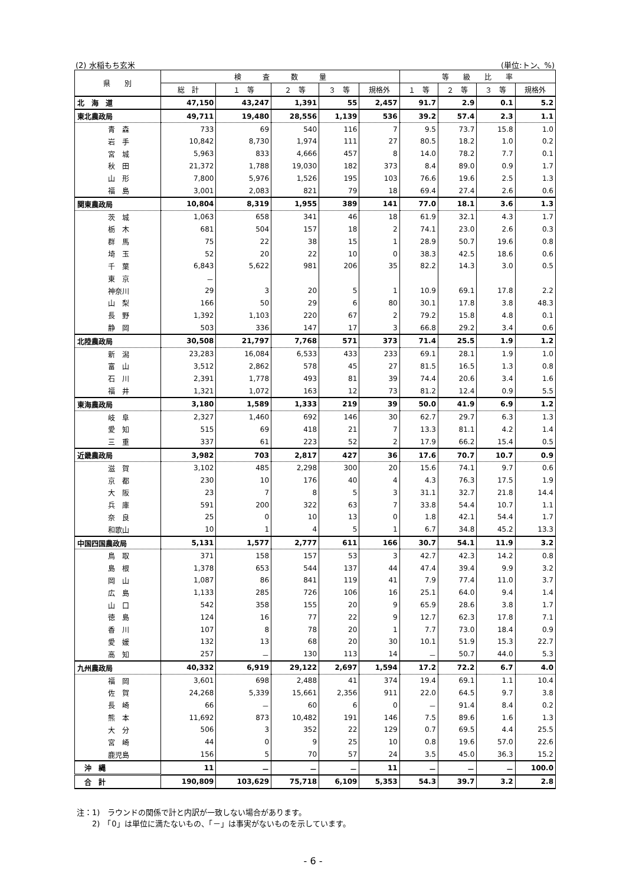(2) 水稲もち玄米 (単位:トン、%)
| 県 別 | 検 査 数 量 | | | | | 等 級 比 率 | | | |
| --- | --- | --- | --- | --- | --- | --- | --- | --- | --- |
| | 総 計 | １ 等 | ２ 等 | ３ 等 | 規格外 | １ 等 | ２ 等 | ３ 等 | 規格外 |
| 北 海 道 | 47,150 | 43,247 | 1,391 | 55 | 2,457 | 91.7 | 2.9 | 0.1 | 5.2 |
| 東北農政局 | 49,711 | 19,480 | 28,556 | 1,139 | 536 | 39.2 | 57.4 | 2.3 | 1.1 |
| 青 森 | 733 | 69 | 540 | 116 | 7 | 9.5 | 73.7 | 15.8 | 1.0 |
| 岩 手 | 10,842 | 8,730 | 1,974 | 111 | 27 | 80.5 | 18.2 | 1.0 | 0.2 |
| 宮 城 | 5,963 | 833 | 4,666 | 457 | 8 | 14.0 | 78.2 | 7.7 | 0.1 |
| 秋 田 | 21,372 | 1,788 | 19,030 | 182 | 373 | 8.4 | 89.0 | 0.9 | 1.7 |
| 山 形 | 7,800 | 5,976 | 1,526 | 195 | 103 | 76.6 | 19.6 | 2.5 | 1.3 |
| 福 島 | 3,001 | 2,083 | 821 | 79 | 18 | 69.4 | 27.4 | 2.6 | 0.6 |
| 関東農政局 | 10,804 | 8,319 | 1,955 | 389 | 141 | 77.0 | 18.1 | 3.6 | 1.3 |
| 茨 城 | 1,063 | 658 | 341 | 46 | 18 | 61.9 | 32.1 | 4.3 | 1.7 |
| 栃 木 | 681 | 504 | 157 | 18 | 2 | 74.1 | 23.0 | 2.6 | 0.3 |
| 群 馬 | 75 | 22 | 38 | 15 | 1 | 28.9 | 50.7 | 19.6 | 0.8 |
| 埼 玉 | 52 | 20 | 22 | 10 | 0 | 38.3 | 42.5 | 18.6 | 0.6 |
| 千 葉 | 6,843 | 5,622 | 981 | 206 | 35 | 82.2 | 14.3 | 3.0 | 0.5 |
| 東 京 | － | | | | | | | | |
| 神奈川 | 29 | 3 | 20 | 5 | 1 | 10.9 | 69.1 | 17.8 | 2.2 |
| 山 梨 | 166 | 50 | 29 | 6 | 80 | 30.1 | 17.8 | 3.8 | 48.3 |
| 長 野 | 1,392 | 1,103 | 220 | 67 | 2 | 79.2 | 15.8 | 4.8 | 0.1 |
| 静 岡 | 503 | 336 | 147 | 17 | 3 | 66.8 | 29.2 | 3.4 | 0.6 |
| 北陸農政局 | 30,508 | 21,797 | 7,768 | 571 | 373 | 71.4 | 25.5 | 1.9 | 1.2 |
| 新 潟 | 23,283 | 16,084 | 6,533 | 433 | 233 | 69.1 | 28.1 | 1.9 | 1.0 |
| 富 山 | 3,512 | 2,862 | 578 | 45 | 27 | 81.5 | 16.5 | 1.3 | 0.8 |
| 石 川 | 2,391 | 1,778 | 493 | 81 | 39 | 74.4 | 20.6 | 3.4 | 1.6 |
| 福 井 | 1,321 | 1,072 | 163 | 12 | 73 | 81.2 | 12.4 | 0.9 | 5.5 |
| 東海農政局 | 3,180 | 1,589 | 1,333 | 219 | 39 | 50.0 | 41.9 | 6.9 | 1.2 |
| 岐 阜 | 2,327 | 1,460 | 692 | 146 | 30 | 62.7 | 29.7 | 6.3 | 1.3 |
| 愛 知 | 515 | 69 | 418 | 21 | 7 | 13.3 | 81.1 | 4.2 | 1.4 |
| 三 重 | 337 | 61 | 223 | 52 | 2 | 17.9 | 66.2 | 15.4 | 0.5 |
| 近畿農政局 | 3,982 | 703 | 2,817 | 427 | 36 | 17.6 | 70.7 | 10.7 | 0.9 |
| 滋 賀 | 3,102 | 485 | 2,298 | 300 | 20 | 15.6 | 74.1 | 9.7 | 0.6 |
| 京 都 | 230 | 10 | 176 | 40 | 4 | 4.3 | 76.3 | 17.5 | 1.9 |
| 大 阪 | 23 | 7 | 8 | 5 | 3 | 31.1 | 32.7 | 21.8 | 14.4 |
| 兵 庫 | 591 | 200 | 322 | 63 | 7 | 33.8 | 54.4 | 10.7 | 1.1 |
| 奈 良 | 25 | 0 | 10 | 13 | 0 | 1.8 | 42.1 | 54.4 | 1.7 |
| 和歌山 | 10 | 1 | 4 | 5 | 1 | 6.7 | 34.8 | 45.2 | 13.3 |
| 中国四国農政局 | 5,131 | 1,577 | 2,777 | 611 | 166 | 30.7 | 54.1 | 11.9 | 3.2 |
| 鳥 取 | 371 | 158 | 157 | 53 | 3 | 42.7 | 42.3 | 14.2 | 0.8 |
| 島 根 | 1,378 | 653 | 544 | 137 | 44 | 47.4 | 39.4 | 9.9 | 3.2 |
| 岡 山 | 1,087 | 86 | 841 | 119 | 41 | 7.9 | 77.4 | 11.0 | 3.7 |
| 広 島 | 1,133 | 285 | 726 | 106 | 16 | 25.1 | 64.0 | 9.4 | 1.4 |
| 山 口 | 542 | 358 | 155 | 20 | 9 | 65.9 | 28.6 | 3.8 | 1.7 |
| 徳 島 | 124 | 16 | 77 | 22 | 9 | 12.7 | 62.3 | 17.8 | 7.1 |
| 香 川 | 107 | 8 | 78 | 20 | 1 | 7.7 | 73.0 | 18.4 | 0.9 |
| 愛 媛 | 132 | 13 | 68 | 20 | 30 | 10.1 | 51.9 | 15.3 | 22.7 |
| 高 知 | 257 | － | 130 | 113 | 14 | － | 50.7 | 44.0 | 5.3 |
| 九州農政局 | 40,332 | 6,919 | 29,122 | 2,697 | 1,594 | 17.2 | 72.2 | 6.7 | 4.0 |
| 福 岡 | 3,601 | 698 | 2,488 | 41 | 374 | 19.4 | 69.1 | 1.1 | 10.4 |
| 佐 賀 | 24,268 | 5,339 | 15,661 | 2,356 | 911 | 22.0 | 64.5 | 9.7 | 3.8 |
| 長 崎 | 66 | － | 60 | 6 | 0 | － | 91.4 | 8.4 | 0.2 |
| 熊 本 | 11,692 | 873 | 10,482 | 191 | 146 | 7.5 | 89.6 | 1.6 | 1.3 |
| 大 分 | 506 | 3 | 352 | 22 | 129 | 0.7 | 69.5 | 4.4 | 25.5 |
| 宮 崎 | 44 | 0 | 9 | 25 | 10 | 0.8 | 19.6 | 57.0 | 22.6 |
| 鹿児島 | 156 | 5 | 70 | 57 | 24 | 3.5 | 45.0 | 36.3 | 15.2 |
| 沖 縄 | 11 | － | － | － | 11 | － | － | － | 100.0 |
| 合 計 | 190,809 | 103,629 | 75,718 | 6,109 | 5,353 | 54.3 | 39.7 | 3.2 | 2.8 |
注：1)　ラウンドの関係で計と内訳が一致しない場合があります。
　　2)　「0」は単位に満たないもの、「－」は事実がないものを示しています。
- 6 -